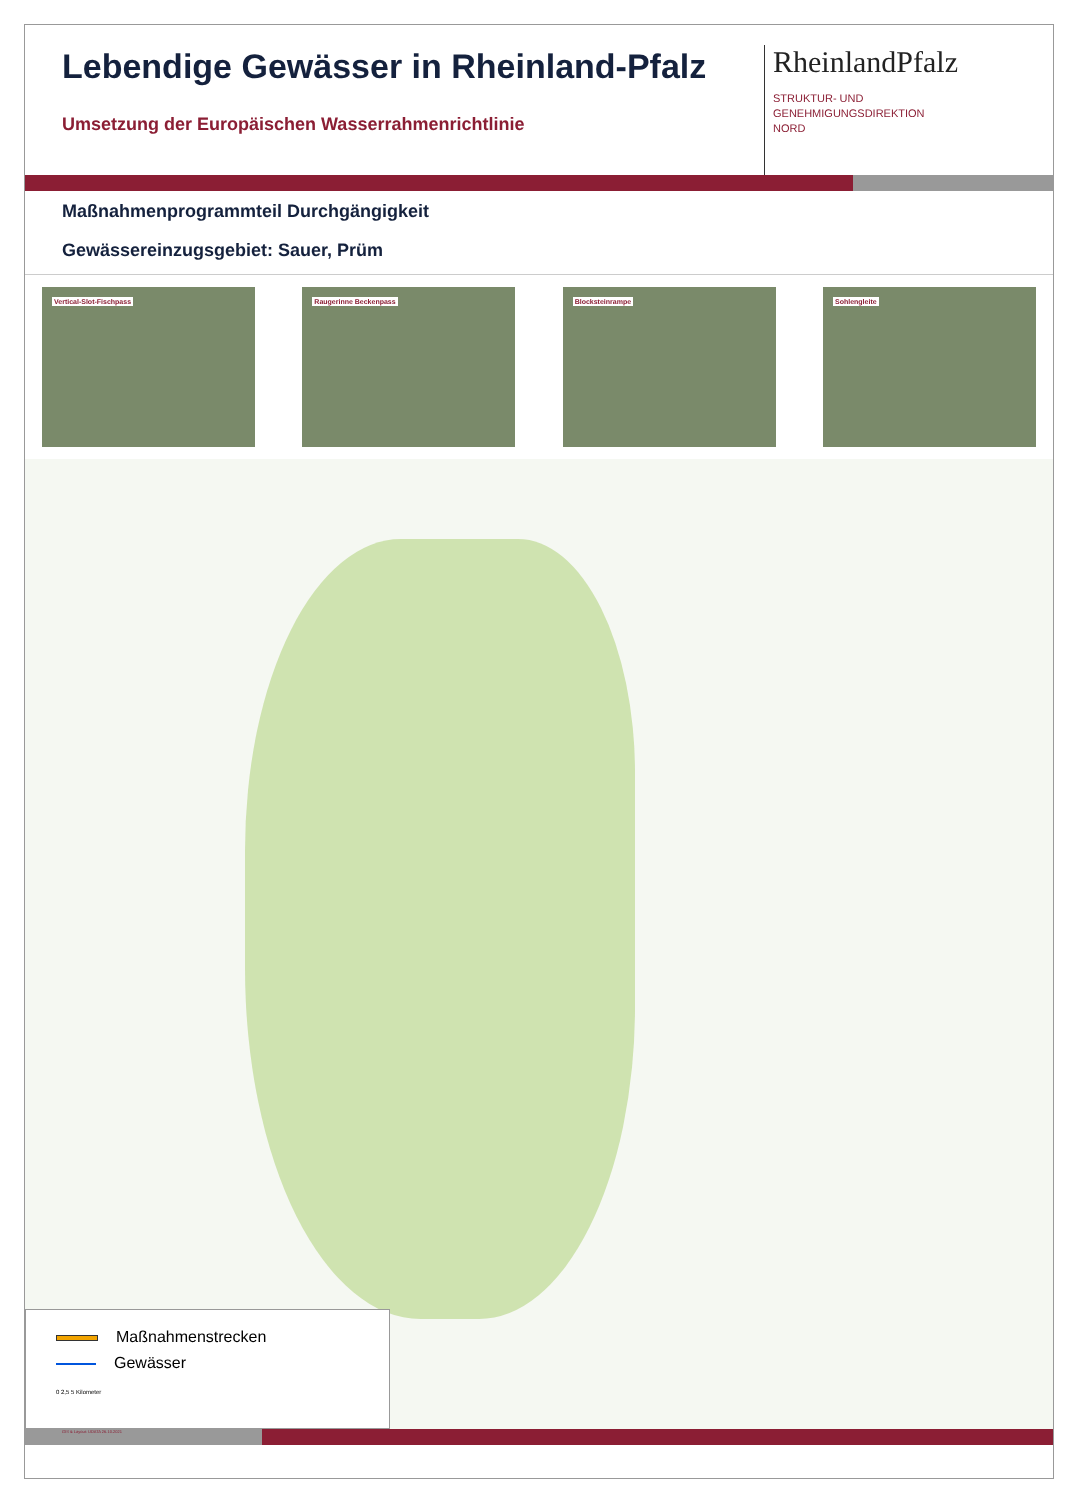Lebendige Gewässer in Rheinland-Pfalz
Umsetzung der Europäischen Wasserrahmenrichtlinie
RheinlandPfalz
STRUKTUR- UND
GENEHMIGUNGSDIREKTION
NORD
Maßnahmenprogrammteil Durchgängigkeit
Gewässereinzugsgebiet: Sauer, Prüm
Vertical-Slot-Fischpass
Raugerinne Beckenpass
Blocksteinrampe
Sohlengleite
Maßnahmenstrecken
Gewässer
0 2,5 5 Kilometer
GIS & Layout: UDATA 26.10.2021